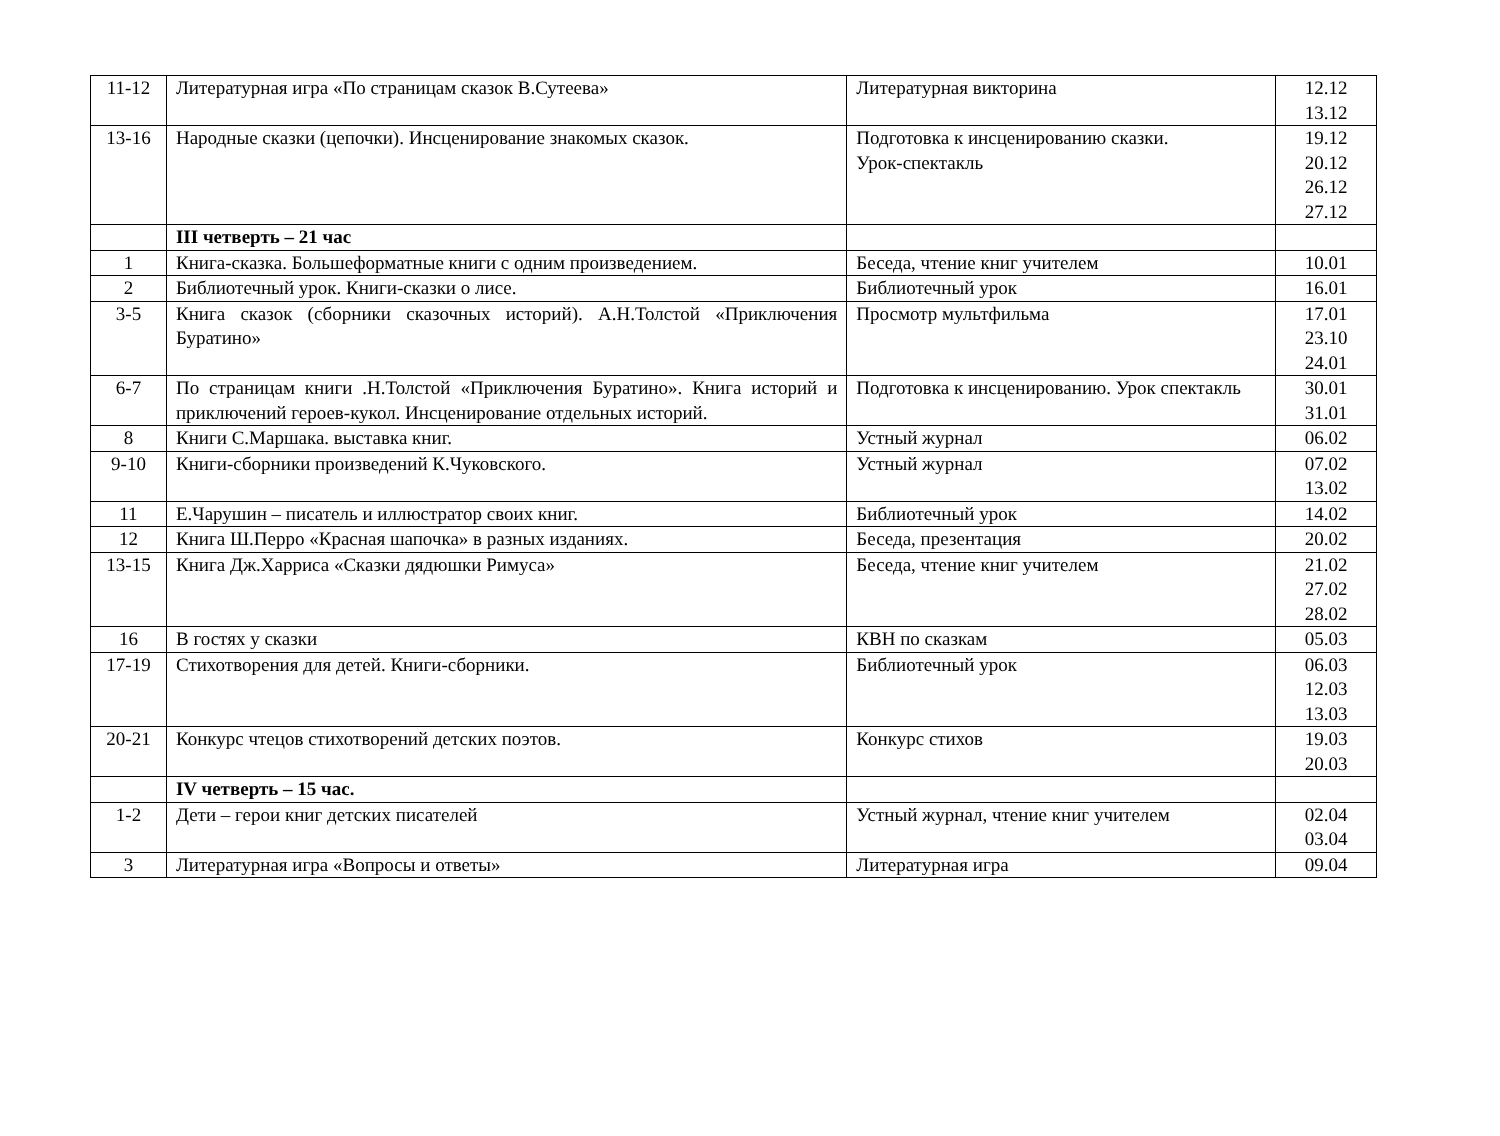| 11-12 | Литературная игра «По страницам сказок В.Сутеева» | Литературная викторина | 12.12 13.12 |
| 13-16 | Народные сказки (цепочки). Инсценирование знакомых сказок. | Подготовка к инсценированию сказки. Урок-спектакль | 19.12 20.12 26.12 27.12 |
| | III четверть – 21 час | | |
| 1 | Книга-сказка. Большеформатные книги с одним произведением. | Беседа, чтение книг учителем | 10.01 |
| 2 | Библиотечный урок. Книги-сказки о лисе. | Библиотечный урок | 16.01 |
| 3-5 | Книга сказок (сборники сказочных историй). А.Н.Толстой «Приключения Буратино» | Просмотр мультфильма | 17.01 23.10 24.01 |
| 6-7 | По страницам книги .Н.Толстой «Приключения Буратино». Книга историй и приключений героев-кукол. Инсценирование отдельных историй. | Подготовка к инсценированию. Урок спектакль | 30.01 31.01 |
| 8 | Книги С.Маршака. выставка книг. | Устный журнал | 06.02 |
| 9-10 | Книги-сборники произведений К.Чуковского. | Устный журнал | 07.02 13.02 |
| 11 | Е.Чарушин – писатель и иллюстратор своих книг. | Библиотечный урок | 14.02 |
| 12 | Книга Ш.Перро «Красная шапочка» в разных изданиях. | Беседа, презентация | 20.02 |
| 13-15 | Книга Дж.Харриса «Сказки дядюшки Римуса» | Беседа, чтение книг учителем | 21.02 27.02 28.02 |
| 16 | В гостях у сказки | КВН по сказкам | 05.03 |
| 17-19 | Стихотворения для детей. Книги-сборники. | Библиотечный урок | 06.03 12.03 13.03 |
| 20-21 | Конкурс чтецов стихотворений детских поэтов. | Конкурс стихов | 19.03 20.03 |
| | IV четверть – 15 час. | | |
| 1-2 | Дети – герои книг детских писателей | Устный журнал, чтение книг учителем | 02.04 03.04 |
| 3 | Литературная игра «Вопросы и ответы» | Литературная игра | 09.04 |